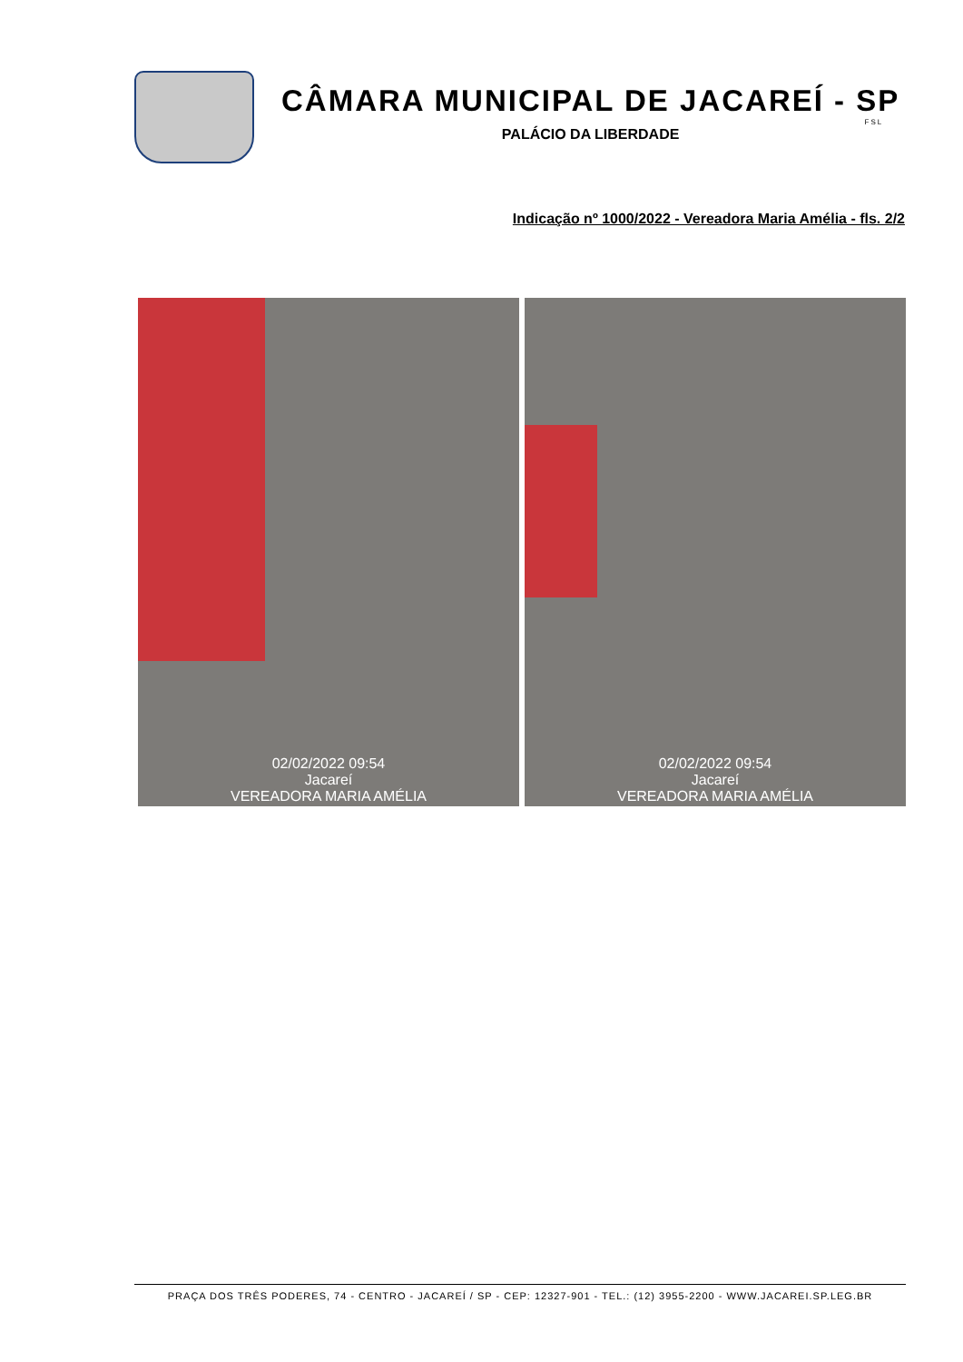CÂMARA MUNICIPAL DE JACAREÍ - SP
FSL
PALÁCIO DA LIBERDADE
Indicação nº 1000/2022 - Vereadora Maria Amélia - fls. 2/2
02/02/2022 09:54
Jacareí
VEREADORA MARIA AMÉLIA
02/02/2022 09:54
Jacareí
VEREADORA MARIA AMÉLIA
PRAÇA DOS TRÊS PODERES, 74 - CENTRO - JACAREÍ / SP - CEP: 12327-901 - TEL.: (12) 3955-2200 - WWW.JACAREI.SP.LEG.BR